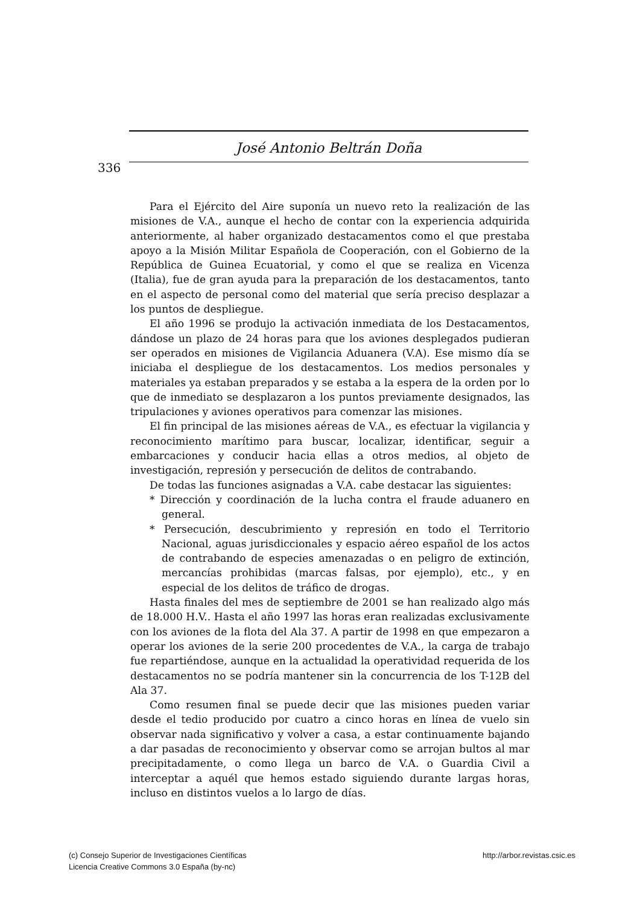336
José Antonio Beltrán Doña
Para el Ejército del Aire suponía un nuevo reto la realización de las misiones de V.A., aunque el hecho de contar con la experiencia adquirida anteriormente, al haber organizado destacamentos como el que prestaba apoyo a la Misión Militar Española de Cooperación, con el Gobierno de la República de Guinea Ecuatorial, y como el que se realiza en Vicenza (Italia), fue de gran ayuda para la preparación de los destacamentos, tanto en el aspecto de personal como del material que sería preciso desplazar a los puntos de despliegue.
El año 1996 se produjo la activación inmediata de los Destacamentos, dándose un plazo de 24 horas para que los aviones desplegados pudieran ser operados en misiones de Vigilancia Aduanera (V.A). Ese mismo día se iniciaba el despliegue de los destacamentos. Los medios personales y materiales ya estaban preparados y se estaba a la espera de la orden por lo que de inmediato se desplazaron a los puntos previamente designados, las tripulaciones y aviones operativos para comenzar las misiones.
El fin principal de las misiones aéreas de V.A., es efectuar la vigilancia y reconocimiento marítimo para buscar, localizar, identificar, seguir a embarcaciones y conducir hacia ellas a otros medios, al objeto de investigación, represión y persecución de delitos de contrabando.
De todas las funciones asignadas a V.A. cabe destacar las siguientes:
* Dirección y coordinación de la lucha contra el fraude aduanero en general.
* Persecución, descubrimiento y represión en todo el Territorio Nacional, aguas jurisdiccionales y espacio aéreo español de los actos de contrabando de especies amenazadas o en peligro de extinción, mercancías prohibidas (marcas falsas, por ejemplo), etc., y en especial de los delitos de tráfico de drogas.
Hasta finales del mes de septiembre de 2001 se han realizado algo más de 18.000 H.V.. Hasta el año 1997 las horas eran realizadas exclusivamente con los aviones de la flota del Ala 37. A partir de 1998 en que empezaron a operar los aviones de la serie 200 procedentes de V.A., la carga de trabajo fue repartiéndose, aunque en la actualidad la operatividad requerida de los destacamentos no se podría mantener sin la concurrencia de los T-12B del Ala 37.
Como resumen final se puede decir que las misiones pueden variar desde el tedio producido por cuatro a cinco horas en línea de vuelo sin observar nada significativo y volver a casa, a estar continuamente bajando a dar pasadas de reconocimiento y observar como se arrojan bultos al mar precipitadamente, o como llega un barco de V.A. o Guardia Civil a interceptar a aquél que hemos estado siguiendo durante largas horas, incluso en distintos vuelos a lo largo de días.
(c) Consejo Superior de Investigaciones Científicas
Licencia Creative Commons 3.0 España (by-nc)
http://arbor.revistas.csic.es